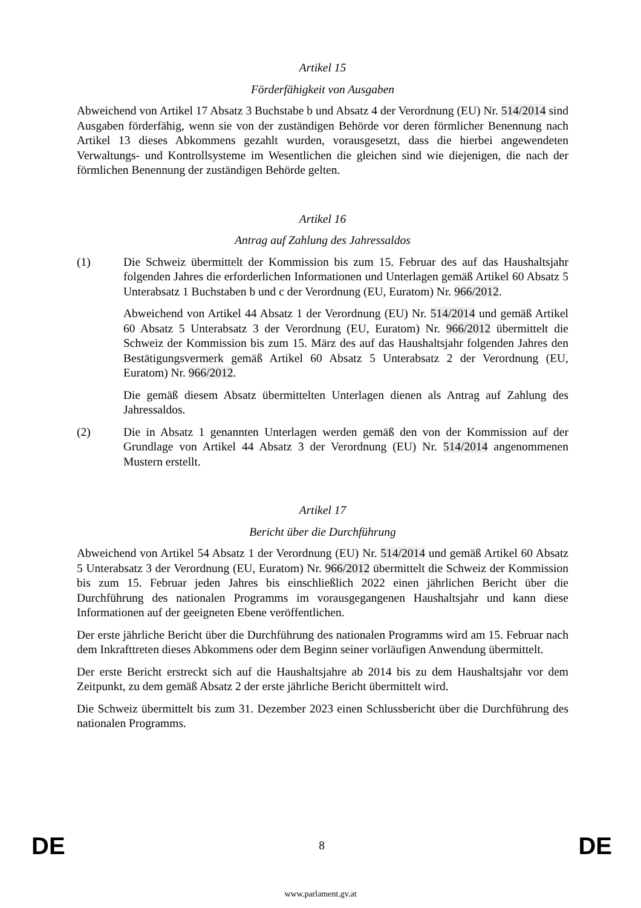Artikel 15
Förderfähigkeit von Ausgaben
Abweichend von Artikel 17 Absatz 3 Buchstabe b und Absatz 4 der Verordnung (EU) Nr. 514/2014 sind Ausgaben förderfähig, wenn sie von der zuständigen Behörde vor deren förmlicher Benennung nach Artikel 13 dieses Abkommens gezahlt wurden, vorausgesetzt, dass die hierbei angewendeten Verwaltungs- und Kontrollsysteme im Wesentlichen die gleichen sind wie diejenigen, die nach der förmlichen Benennung der zuständigen Behörde gelten.
Artikel 16
Antrag auf Zahlung des Jahressaldos
(1) Die Schweiz übermittelt der Kommission bis zum 15. Februar des auf das Haushaltsjahr folgenden Jahres die erforderlichen Informationen und Unterlagen gemäß Artikel 60 Absatz 5 Unterabsatz 1 Buchstaben b und c der Verordnung (EU, Euratom) Nr. 966/2012.
Abweichend von Artikel 44 Absatz 1 der Verordnung (EU) Nr. 514/2014 und gemäß Artikel 60 Absatz 5 Unterabsatz 3 der Verordnung (EU, Euratom) Nr. 966/2012 übermittelt die Schweiz der Kommission bis zum 15. März des auf das Haushaltsjahr folgenden Jahres den Bestätigungsvermerk gemäß Artikel 60 Absatz 5 Unterabsatz 2 der Verordnung (EU, Euratom) Nr. 966/2012.
Die gemäß diesem Absatz übermittelten Unterlagen dienen als Antrag auf Zahlung des Jahressaldos.
(2) Die in Absatz 1 genannten Unterlagen werden gemäß den von der Kommission auf der Grundlage von Artikel 44 Absatz 3 der Verordnung (EU) Nr. 514/2014 angenommenen Mustern erstellt.
Artikel 17
Bericht über die Durchführung
Abweichend von Artikel 54 Absatz 1 der Verordnung (EU) Nr. 514/2014 und gemäß Artikel 60 Absatz 5 Unterabsatz 3 der Verordnung (EU, Euratom) Nr. 966/2012 übermittelt die Schweiz der Kommission bis zum 15. Februar jeden Jahres bis einschließlich 2022 einen jährlichen Bericht über die Durchführung des nationalen Programms im vorausgegangenen Haushaltsjahr und kann diese Informationen auf der geeigneten Ebene veröffentlichen.
Der erste jährliche Bericht über die Durchführung des nationalen Programms wird am 15. Februar nach dem Inkrafttreten dieses Abkommens oder dem Beginn seiner vorläufigen Anwendung übermittelt.
Der erste Bericht erstreckt sich auf die Haushaltsjahre ab 2014 bis zu dem Haushaltsjahr vor dem Zeitpunkt, zu dem gemäß Absatz 2 der erste jährliche Bericht übermittelt wird.
Die Schweiz übermittelt bis zum 31. Dezember 2023 einen Schlussbericht über die Durchführung des nationalen Programms.
DE 8 DE
www.parlament.gv.at